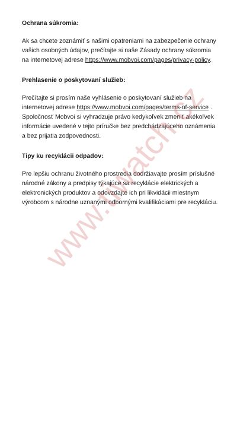Ochrana súkromia:
Ak sa chcete zoznámiť s našimi opatreniami na zabezpečenie ochrany vašich osobných údajov, prečítajte si naše Zásady ochrany súkromia na internetovej adrese https://www.mobvoi.com/pages/privacy-policy.
Prehlasenie o poskytovaní služieb:
Prečítajte si prosím naše vyhlásenie o poskytovaní služieb na internetovej adrese https://www.mobvoi.com/pages/terms-of-service .
Spoločnosť Mobvoi si vyhradzuje právo kedykoľvek zmeniť akékoľvek informácie uvedené v tejto príručke bez predchádzajúceho oznámenia a bez prijatia zodpovednosti.
Tipy ku recyklácii odpadov:
Pre lepšiu ochranu životného prostredia dodržiavajte prosím príslušné národné zákony a predpisy týkajúce sa recyklácie elektrických a elektronických produktov a odovzdajte ich pri likvidácii miestnym výrobcom s národne uznanými odbornými kvalifikáciami pre recykláciu.
www.tiwatch.cz